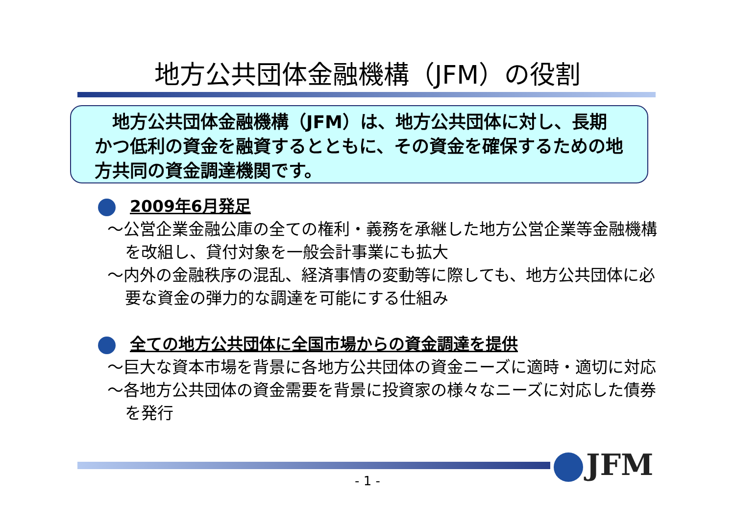地方公共団体金融機構（JFM）の役割
　地方公共団体金融機構（JFM）は、地方公共団体に対し、長期かつ低利の資金を融資するとともに、その資金を確保するための地方共同の資金調達機関です。
2009年6月発足
～公営企業金融公庫の全ての権利・義務を承継した地方公営企業等金融機構を改組し、貸付対象を一般会計事業にも拡大
～内外の金融秩序の混乱、経済事情の変動等に際しても、地方公共団体に必要な資金の弾力的な調達を可能にする仕組み
全ての地方公共団体に全国市場からの資金調達を提供
～巨大な資本市場を背景に各地方公共団体の資金ニーズに適時・適切に対応
～各地方公共団体の資金需要を背景に投資家の様々なニーズに対応した債券を発行
JFM
- 1 -